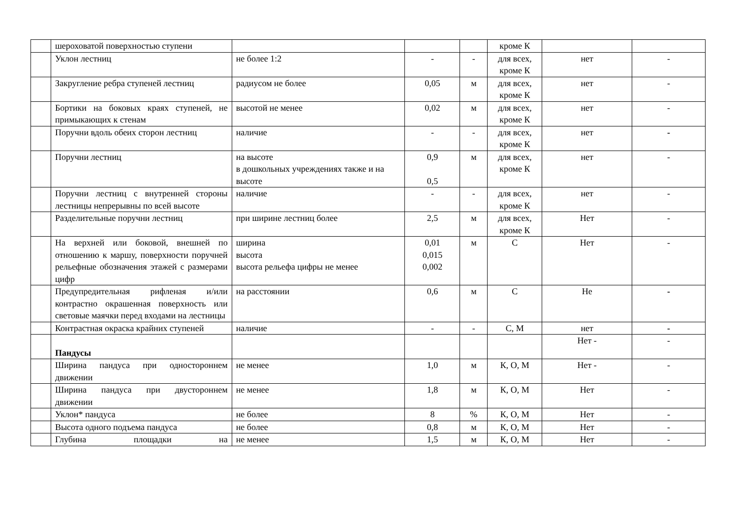| | шероховатой поверхностью ступени | | | | кроме К | | |
| | Уклон лестниц | не более 1:2 | - | - | для всех, кроме К | нет | - |
| | Закругление ребра ступеней лестниц | радиусом не более | 0,05 | м | для всех, кроме К | нет | - |
| | Бортики на боковых краях ступеней, не примыкающих к стенам | высотой не менее | 0,02 | м | для всех, кроме К | нет | - |
| | Поручни вдоль обеих сторон лестниц | наличие | - | - | для всех, кроме К | нет | - |
| | Поручни лестниц | на высоте в дошкольных учреждениях также и на высоте | 0,9 0,5 | м | для всех, кроме К | нет | - |
| | Поручни лестниц с внутренней стороны лестницы непрерывны по всей высоте | наличие | - | - | для всех, кроме К | нет | - |
| | Разделительные поручни лестниц | при ширине лестниц более | 2,5 | м | для всех, кроме К | Нет | - |
| | На верхней или боковой, внешней по отношению к маршу, поверхности поручней рельефные обозначения этажей с размерами цифр | ширина высота высота рельефа цифры не менее | 0,01 0,015 0,002 | м | С | Нет | - |
| | Предупредительная рифленая и/или контрастно окрашенная поверхность или световые маячки перед входами на лестницы | на расстоянии | 0,6 | м | С | Не | - |
| | Контрастная окраска крайних ступеней | наличие | - | - | С, М | нет | - |
| | Пандусы | | | | | Нет - | - |
| | Ширина пандуса при одностороннем движении | не менее | 1,0 | м | К, О, М | Нет - | - |
| | Ширина пандуса при двустороннем движении | не менее | 1,8 | м | К, О, М | Нет | - |
| | Уклон* пандуса | не более | 8 | % | К, О, М | Нет | - |
| | Высота одного подъема пандуса | не более | 0,8 | м | К, О, М | Нет | - |
| | Глубина площадки на | не менее | 1,5 | м | К, О, М | Нет | - |